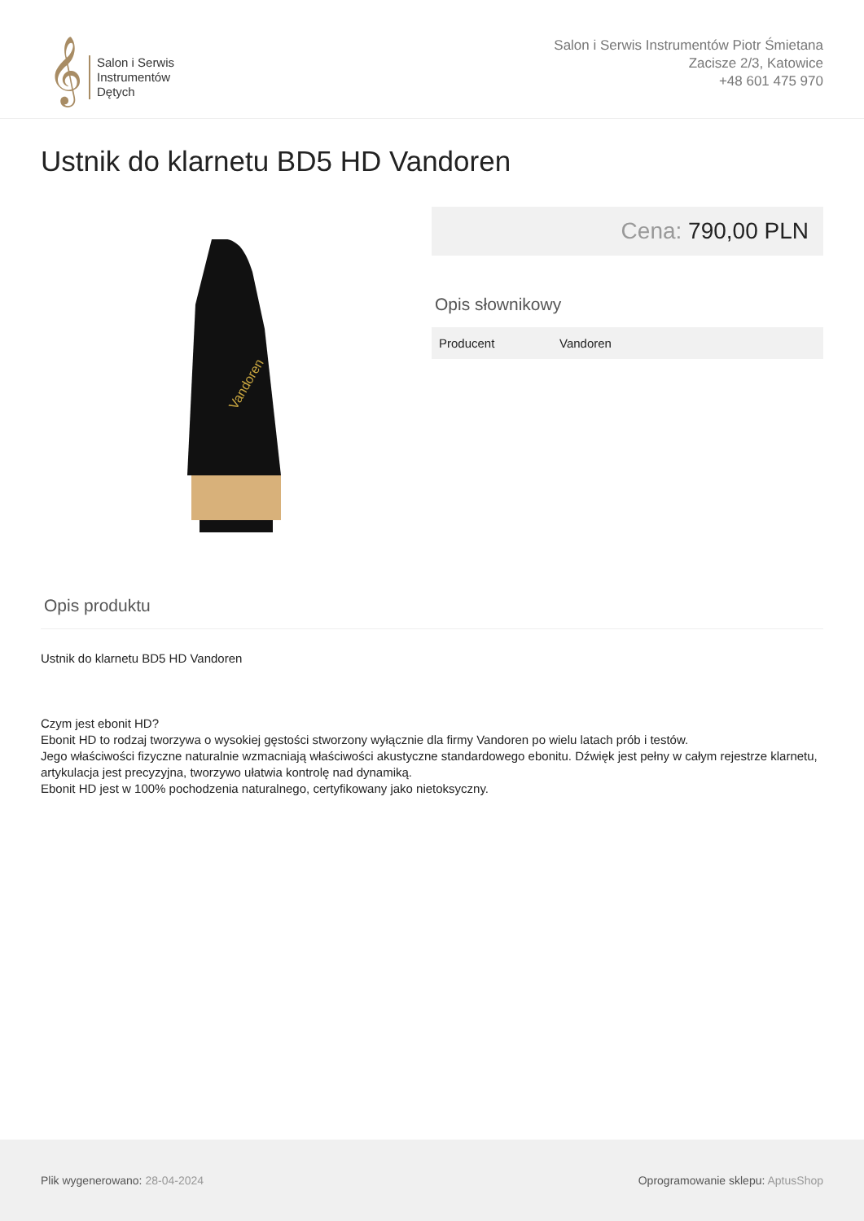𝄞
Salon i Serwis
Instrumentów
Dętych
Salon i Serwis Instrumentów Piotr Śmietana
Zacisze 2/3, Katowice
+48 601 475 970
Ustnik do klarnetu BD5 HD Vandoren
Vandoren
Cena: 790,00 PLN
Opis słownikowy
| Producent | Vandoren |
Opis produktu
Ustnik do klarnetu BD5 HD Vandoren
Czym jest ebonit HD?
Ebonit HD to rodzaj tworzywa o wysokiej gęstości stworzony wyłącznie dla firmy Vandoren po wielu latach prób i testów.
Jego właściwości fizyczne naturalnie wzmacniają właściwości akustyczne standardowego ebonitu. Dźwięk jest pełny w całym rejestrze klarnetu, artykulacja jest precyzyjna, tworzywo ułatwia kontrolę nad dynamiką.
Ebonit HD jest w 100% pochodzenia naturalnego, certyfikowany jako nietoksyczny.
Plik wygenerowano: 28-04-2024
Oprogramowanie sklepu: AptusShop